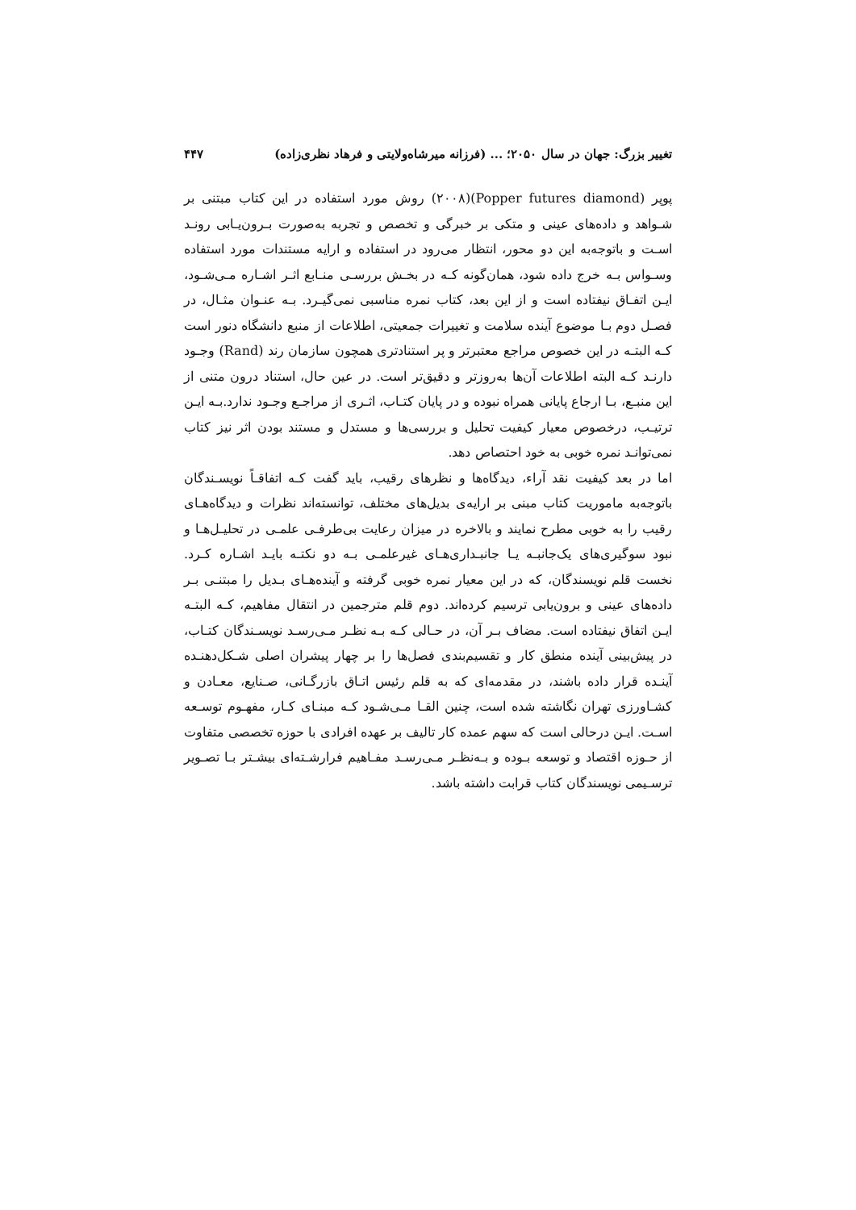تغيير بزرگ: جهان در سال ۲۰۵۰؛ ... (فرزانه ميرشاه‌ولايتی و فرهاد نظری‌زاده) ۴۴۷
پوپر (Popper futures diamond)(۲۰۰۸) روش مورد استفاده در اين كتاب مبتنی بر شـواهد و داده‌های عينی و متكی بر خبرگی و تخصص و تجربه به‌صورت بـرون‌يـابی رونـد اسـت و باتوجه‌به اين دو محور، انتظار می‌رود در استفاده و ارايه مستندات مورد استفاده وسـواس بـه خرج داده شود، همان‌گونه كـه در بخـش بررسـی منـابع اثـر اشـاره مـی‌شـود، ايـن اتفـاق نيفتاده است و از اين بعد، كتاب نمره مناسبی نمی‌گيـرد. بـه عنـوان مثـال، در فصـل دوم بـا موضوع آينده سلامت و تغييرات جمعيتی، اطلاعات از منبع دانشگاه دنور است كـه البتـه در اين خصوص مراجع معتبرتر و پر استنادتری همچون سازمان رند (Rand) وجـود دارنـد كـه البته اطلاعات آن‌ها به‌روزتر و دقيق‌تر است. در عين حال، استناد درون متنی از اين منبـع، بـا ارجاع پايانی همراه نبوده و در پايان كتـاب، اثـری از مراجـع وجـود ندارد.بـه ايـن ترتيـب، درخصوص معيار كيفيت تحليل و بررسی‌ها و مستدل و مستند بودن اثر نيز كتاب نمی‌توانـد نمره خوبی به خود احتصاص دهد.
اما در بعد كيفيت نقد آراء، ديدگاه‌ها و نظرهای رقيب، بايد گفت كـه اتفاقـاً نويسـندگان باتوجه‌به ماموريت كتاب مبنی بر ارايه‌ی بديل‌های مختلف، توانسته‌اند نظرات و ديدگاه‌هـای رقيب را به خوبی مطرح نمايند و بالاخره در ميزان رعايت بی‌طرفـی علمـی در تحليـل‌هـا و نبود سوگيری‌های يک‌جانبـه يـا جانبـداری‌هـای غيرعلمـی بـه دو نكتـه بايـد اشـاره كـرد. نخست قلم نويسندگان، كه در اين معيار نمره خوبی گرفته و آينده‌هـای بـديل را مبتنـی بـر داده‌های عينی و برون‌يابی ترسيم كرده‌اند. دوم قلم مترجمين در انتقال مفاهيم، كـه البتـه ايـن اتفاق نيفتاده است. مضاف بـر آن، در حـالی كـه بـه نظـر مـی‌رسـد نويسـندگان كتـاب، در پيش‌بينی آينده منطق كار و تقسيم‌بندی فصل‌ها را بر چهار پيشران اصلی شـكل‌دهنـده آينـده قرار داده باشند، در مقدمه‌ای كه به قلم رئيس اتـاق بازرگـانی، صـنايع، معـادن و كشـاورزی تهران نگاشته شده است، چنين القـا مـی‌شـود كـه مبنـای كـار، مفهـوم توسـعه اسـت. ايـن درحالی است كه سهم عمده كار تاليف بر عهده افرادی با حوزه تخصصی متفاوت از حـوزه اقتصاد و توسعه بـوده و بـه‌نظـر مـی‌رسـد مفـاهيم فرارشـته‌ای بيشـتر بـا تصـوير ترسـيمی نويسندگان كتاب قرابت داشته باشد.